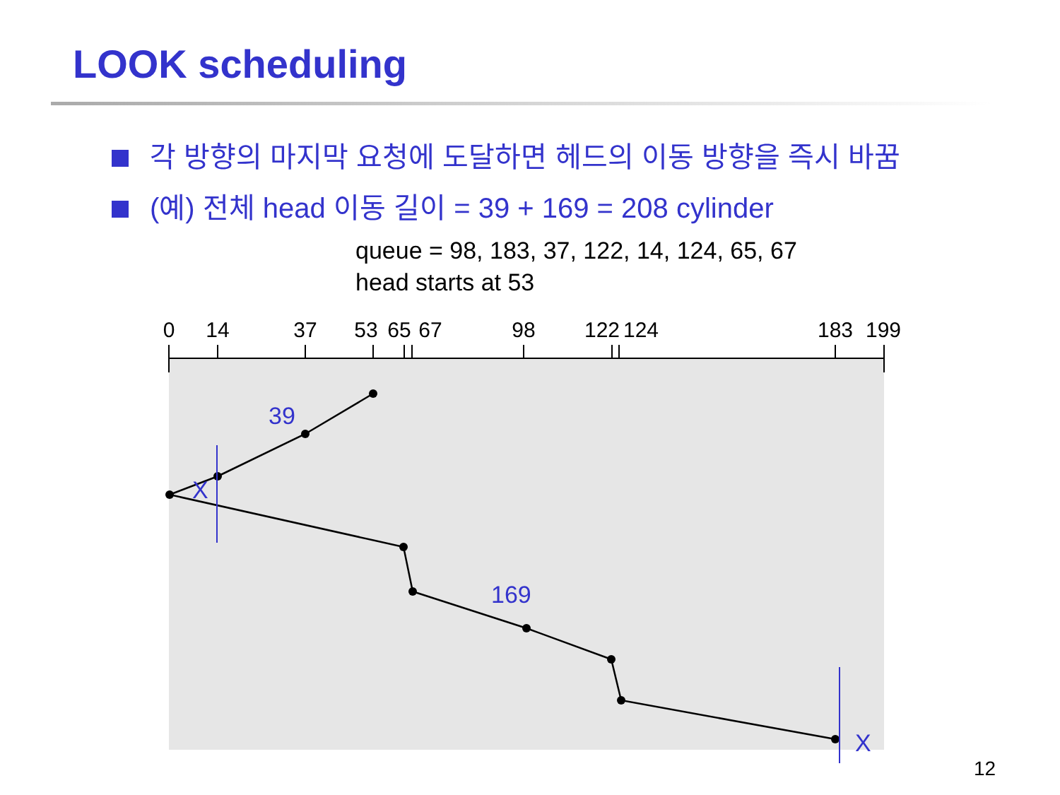LOOK scheduling
각 방향의 마지막 요청에 도달하면 헤드의 이동 방향을 즉시 바꿈
(예) 전체 head 이동 길이 = 39 + 169 = 208 cylinder
queue = 98, 183, 37, 122, 14, 124, 65, 67
head starts at 53
0
14
37
53
65
67
98
122
124
183
199
39
169
X
X
12